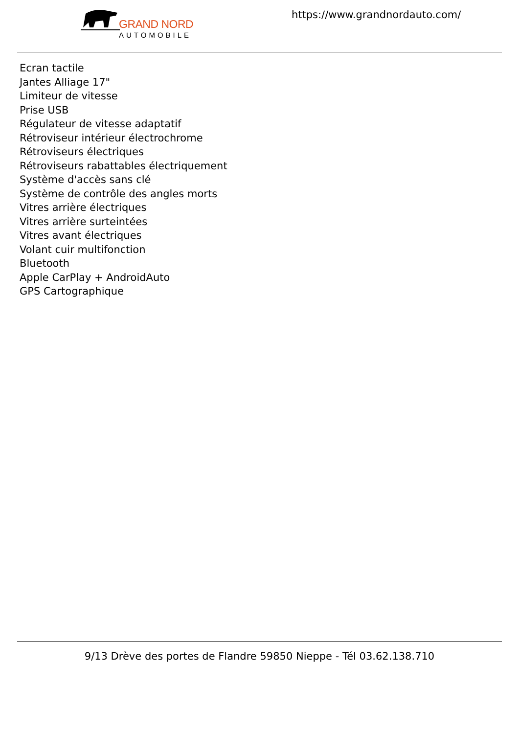GRAND NORD
AUTOMOBILE
https://www.grandnordauto.com/
Ecran tactile
Jantes Alliage 17"
Limiteur de vitesse
Prise USB
Régulateur de vitesse adaptatif
Rétroviseur intérieur électrochrome
Rétroviseurs électriques
Rétroviseurs rabattables électriquement
Système d'accès sans clé
Système de contrôle des angles morts
Vitres arrière électriques
Vitres arrière surteintées
Vitres avant électriques
Volant cuir multifonction
Bluetooth
Apple CarPlay + AndroidAuto
GPS Cartographique
9/13 Drève des portes de Flandre 59850 Nieppe - Tél 03.62.138.710